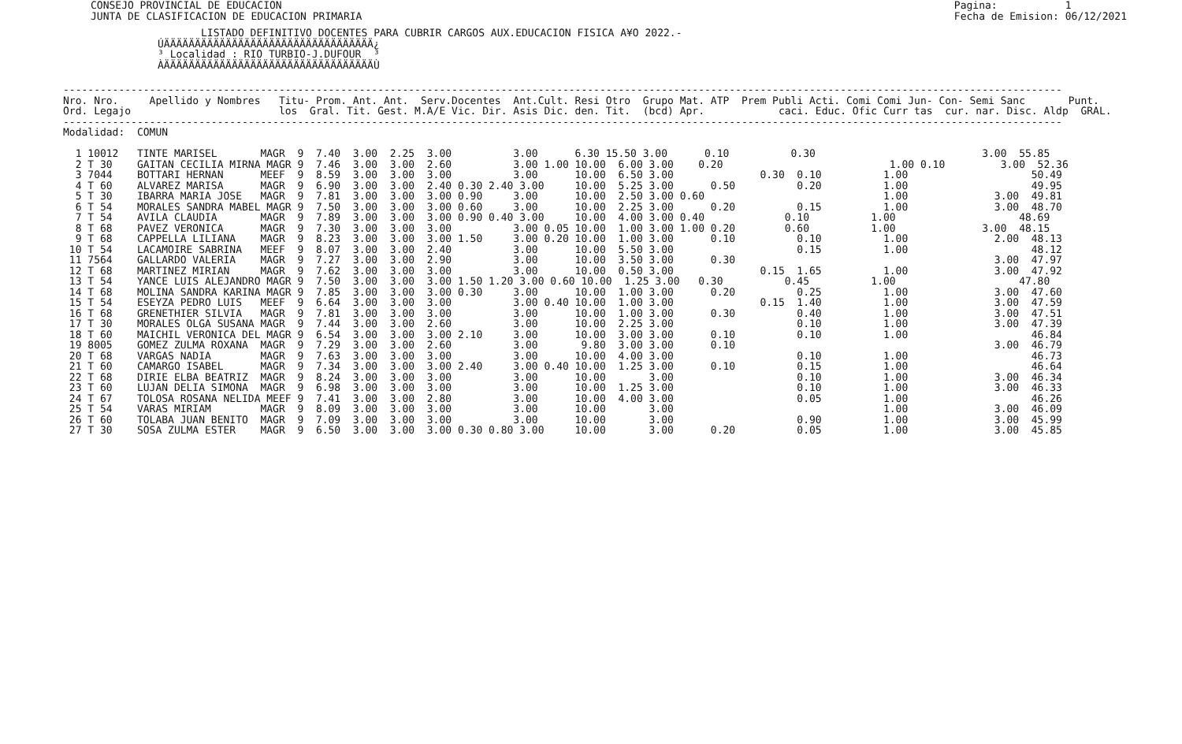CONSEJO PROVINCIAL DE EDUCACION
JUNTA DE CLASIFICACION DE EDUCACION PRIMARIA
Pagina:           1
Fecha de Emision: 06/12/2021
LISTADO DEFINITIVO DOCENTES PARA CUBRIR CARGOS AUX.EDUCACION FISICA A¥O 2022.-
ÚÄÄÄÄÄÄÄÄÄÄÄÄÄÄÄÄÄÄÄÄÄÄÄÄÄÄÄÄÄÄÄÄÄÄ¿
³ Localidad : RIO TURBIO-J.DUFOUR  ³
ÀÄÄÄÄÄÄÄÄÄÄÄÄÄÄÄÄÄÄÄÄÄÄÄÄÄÄÄÄÄÄÄÄÄÄÙ
------------------------------------------------------------------------------------------------------------------------------------------------------------------
Nro. Nro.     Apellido y Nombres   Titu- Prom. Ant. Ant.  Serv.Docentes  Ant.Cult. Resi Otro  Grupo Mat. ATP  Prem Publi Acti. Comi Comi Jun- Con- Semi Sanc       Punt.
Ord. Legajo                        los  Gral. Tit. Gest. M.A/E Vic. Dir. Asis Dic. den. Tit.  (bcd) Apr.            caci. Educ. Ofic Curr tas  cur. nar. Disc. Aldp  GRAL.
------------------------------------------------------------------------------------------------------------------------------------------------------------------
Modalidad:  COMUN

  1 10012   TINTE MARISEL       MAGR  9  7.40  3.00  2.25  3.00          3.00      6.30 15.50 3.00      0.10          0.30                           3.00  55.85
  2 T 30    GAITAN CECILIA MIRNA MAGR 9  7.46  3.00  3.00  2.60          3.00 1.00 10.00  6.00 3.00    0.20                           1.00 0.10         3.00  52.36
  3 7044    BOTTARI HERNAN      MEEF  9  8.59  3.00  3.00  3.00          3.00      10.00  6.50 3.00              0.30  0.10          1.00                    50.49
  4 T 60    ALVAREZ MARISA      MAGR  9  6.90  3.00  3.00  2.40 0.30 2.40 3.00     10.00  5.25 3.00      0.50          0.20          1.00                    49.95
  5 T 30    IBARRA MARIA JOSE   MAGR  9  7.81  3.00  3.00  3.00 0.90     3.00      10.00  2.50 3.00 0.60                             1.00              3.00  49.81
  6 T 54    MORALES SANDRA MABEL MAGR 9  7.50  3.00  3.00  3.00 0.60     3.00      10.00  2.25 3.00      0.20          0.15          1.00              3.00  48.70
  7 T 54    AVILA CLAUDIA       MAGR  9  7.89  3.00  3.00  3.00 0.90 0.40 3.00     10.00  4.00 3.00 0.40             0.10          1.00                    48.69
  8 T 68    PAVEZ VERONICA      MAGR  9  7.30  3.00  3.00  3.00          3.00 0.05 10.00  1.00 3.00 1.00 0.20        0.60          1.00              3.00  48.15
  9 T 68    CAPPELLA LILIANA    MAGR  9  8.23  3.00  3.00  3.00 1.50     3.00 0.20 10.00  1.00 3.00      0.10          0.10          1.00              2.00  48.13
 10 T 54    LACAMOIRE SABRINA   MEEF  9  8.07  3.00  3.00  2.40          3.00      10.00  5.50 3.00                    0.15          1.00                    48.12
 11 7564    GALLARDO VALERIA    MAGR  9  7.27  3.00  3.00  2.90          3.00      10.00  3.50 3.00      0.30                                          3.00  47.97
 12 T 68    MARTINEZ MIRIAN     MAGR  9  7.62  3.00  3.00  3.00          3.00      10.00  0.50 3.00              0.15  1.65          1.00              3.00  47.92
 13 T 54    YANCE LUIS ALEJANDRO MAGR 9  7.50  3.00  3.00  3.00 1.50 1.20 3.00 0.60 10.00  1.25 3.00   0.30          0.45          1.00                    47.80
 14 T 68    MOLINA SANDRA KARINA MAGR 9  7.85  3.00  3.00  3.00 0.30     3.00      10.00  1.00 3.00      0.20          0.25          1.00              3.00  47.60
 15 T 54    ESEYZA PEDRO LUIS   MEEF  9  6.64  3.00  3.00  3.00          3.00 0.40 10.00  1.00 3.00              0.15  1.40          1.00              3.00  47.59
 16 T 68    GRENETHIER SILVIA   MAGR  9  7.81  3.00  3.00  3.00          3.00      10.00  1.00 3.00      0.30          0.40          1.00              3.00  47.51
 17 T 30    MORALES OLGA SUSANA MAGR  9  7.44  3.00  3.00  2.60          3.00      10.00  2.25 3.00                    0.10          1.00              3.00  47.39
 18 T 60    MAICHIL VERONICA DEL MAGR 9  6.54  3.00  3.00  3.00 2.10     3.00      10.00  3.00 3.00      0.10          0.10          1.00                    46.84
 19 8005    GOMEZ ZULMA ROXANA  MAGR  9  7.29  3.00  3.00  2.60          3.00       9.80  3.00 3.00      0.10                                          3.00  46.79
 20 T 68    VARGAS NADIA        MAGR  9  7.63  3.00  3.00  3.00          3.00      10.00  4.00 3.00                    0.10          1.00                    46.73
 21 T 60    CAMARGO ISABEL      MAGR  9  7.34  3.00  3.00  3.00 2.40     3.00 0.40 10.00  1.25 3.00      0.10          0.15          1.00                    46.64
 22 T 68    DIRIE ELBA BEATRIZ  MAGR  9  8.24  3.00  3.00  3.00          3.00      10.00       3.00                    0.10          1.00              3.00  46.34
 23 T 60    LUJAN DELIA SIMONA  MAGR  9  6.98  3.00  3.00  3.00          3.00      10.00  1.25 3.00                    0.10          1.00              3.00  46.33
 24 T 67    TOLOSA ROSANA NELIDA MEEF 9  7.41  3.00  3.00  2.80          3.00      10.00  4.00 3.00                    0.05          1.00                    46.26
 25 T 54    VARAS MIRIAM        MAGR  9  8.09  3.00  3.00  3.00          3.00      10.00       3.00                                  1.00              3.00  46.09
 26 T 60    TOLABA JUAN BENITO  MAGR  9  7.09  3.00  3.00  3.00          3.00      10.00       3.00                    0.90          1.00              3.00  45.99
 27 T 30    SOSA ZULMA ESTER    MAGR  9  6.50  3.00  3.00  3.00 0.30 0.80 3.00     10.00       3.00      0.20          0.05          1.00              3.00  45.85